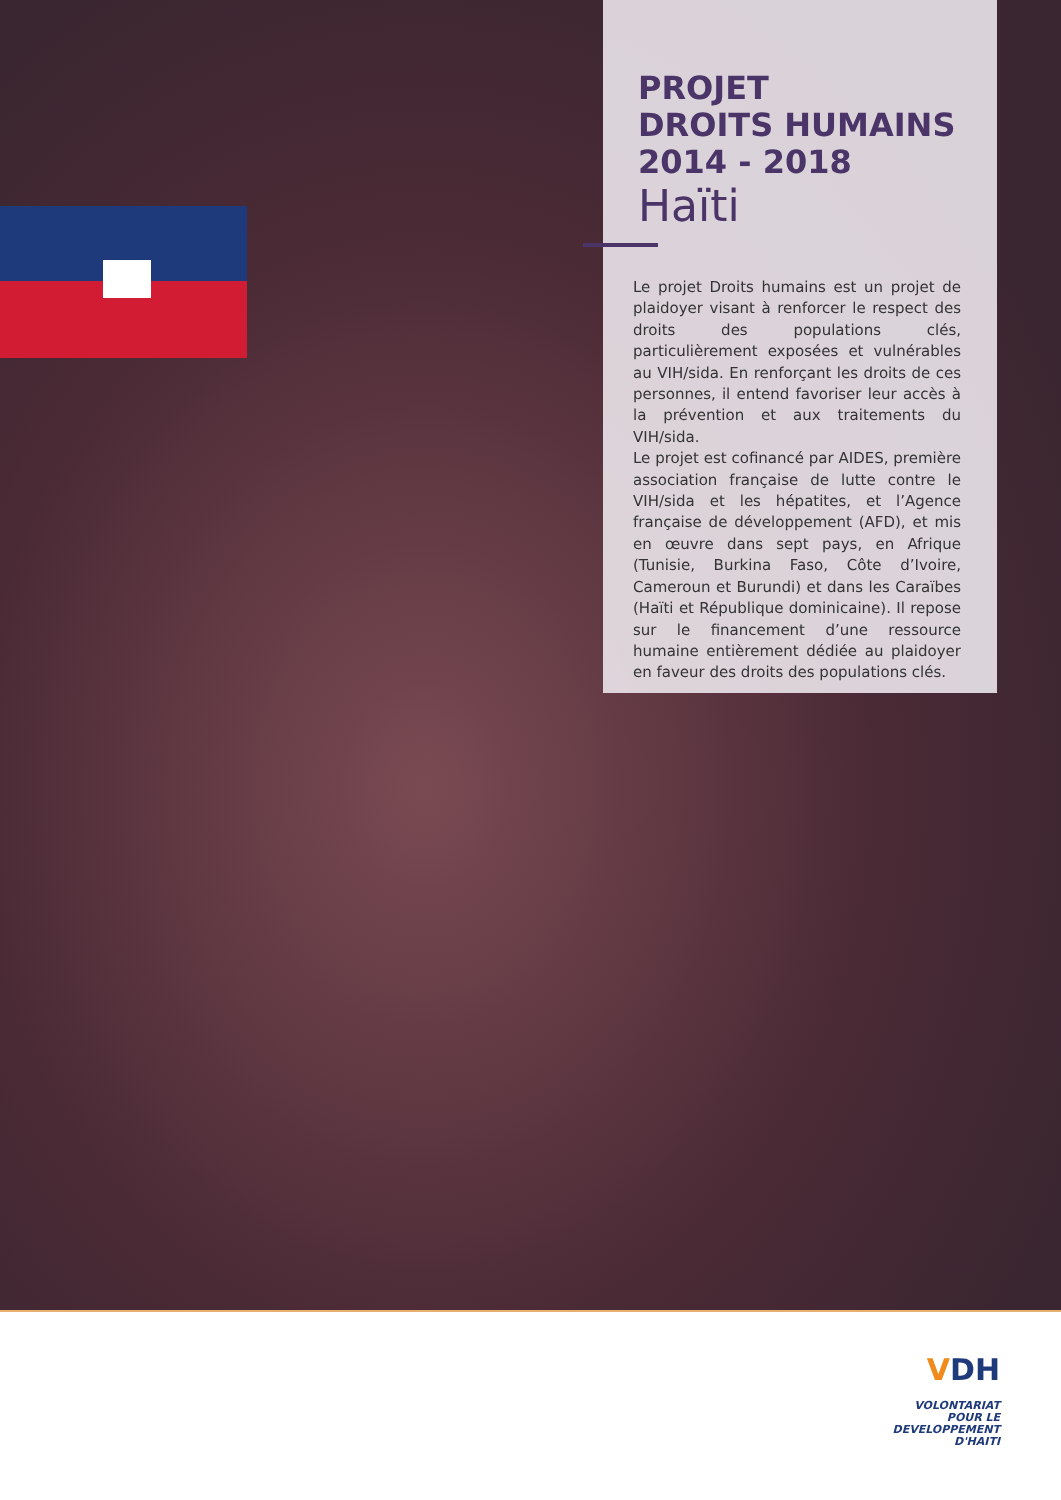PROJET
DROITS HUMAINS
2014 - 2018
Haïti
Le projet Droits humains est un projet de plaidoyer visant à renforcer le respect des droits des populations clés, particulièrement exposées et vulnérables au VIH/sida. En renforçant les droits de ces personnes, il entend favoriser leur accès à la prévention et aux traitements du VIH/sida.
Le projet est cofinancé par AIDES, première association française de lutte contre le VIH/sida et les hépatites, et l’Agence française de développement (AFD), et mis en œuvre dans sept pays, en Afrique (Tunisie, Burkina Faso, Côte d’Ivoire, Cameroun et Burundi) et dans les Caraïbes (Haïti et République dominicaine). Il repose sur le financement d’une ressource humaine entièrement dédiée au plaidoyer en faveur des droits des populations clés.
VDH
VOLONTARIAT
POUR LE DEVELOPPEMENT
D'HAITI